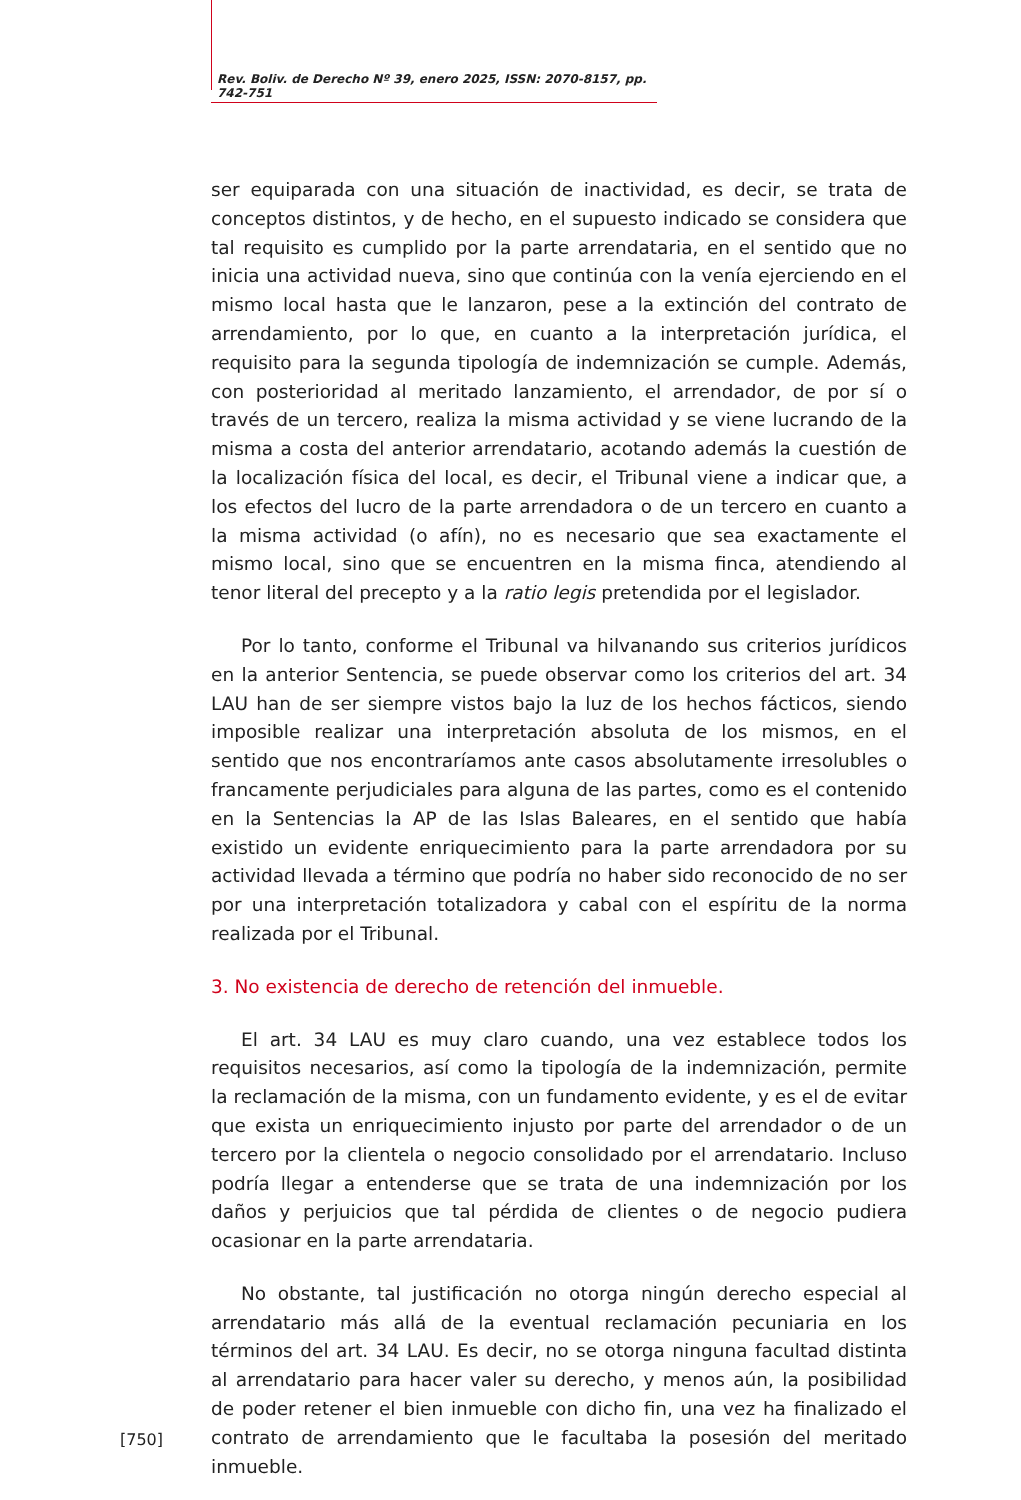Rev. Boliv. de Derecho Nº 39, enero 2025, ISSN: 2070-8157, pp. 742-751
ser equiparada con una situación de inactividad, es decir, se trata de conceptos distintos, y de hecho, en el supuesto indicado se considera que tal requisito es cumplido por la parte arrendataria, en el sentido que no inicia una actividad nueva, sino que continúa con la venía ejerciendo en el mismo local hasta que le lanzaron, pese a la extinción del contrato de arrendamiento, por lo que, en cuanto a la interpretación jurídica, el requisito para la segunda tipología de indemnización se cumple. Además, con posterioridad al meritado lanzamiento, el arrendador, de por sí o través de un tercero, realiza la misma actividad y se viene lucrando de la misma a costa del anterior arrendatario, acotando además la cuestión de la localización física del local, es decir, el Tribunal viene a indicar que, a los efectos del lucro de la parte arrendadora o de un tercero en cuanto a la misma actividad (o afín), no es necesario que sea exactamente el mismo local, sino que se encuentren en la misma finca, atendiendo al tenor literal del precepto y a la ratio legis pretendida por el legislador.
Por lo tanto, conforme el Tribunal va hilvanando sus criterios jurídicos en la anterior Sentencia, se puede observar como los criterios del art. 34 LAU han de ser siempre vistos bajo la luz de los hechos fácticos, siendo imposible realizar una interpretación absoluta de los mismos, en el sentido que nos encontraríamos ante casos absolutamente irresolubles o francamente perjudiciales para alguna de las partes, como es el contenido en la Sentencias la AP de las Islas Baleares, en el sentido que había existido un evidente enriquecimiento para la parte arrendadora por su actividad llevada a término que podría no haber sido reconocido de no ser por una interpretación totalizadora y cabal con el espíritu de la norma realizada por el Tribunal.
3. No existencia de derecho de retención del inmueble.
El art. 34 LAU es muy claro cuando, una vez establece todos los requisitos necesarios, así como la tipología de la indemnización, permite la reclamación de la misma, con un fundamento evidente, y es el de evitar que exista un enriquecimiento injusto por parte del arrendador o de un tercero por la clientela o negocio consolidado por el arrendatario. Incluso podría llegar a entenderse que se trata de una indemnización por los daños y perjuicios que tal pérdida de clientes o de negocio pudiera ocasionar en la parte arrendataria.
No obstante, tal justificación no otorga ningún derecho especial al arrendatario más allá de la eventual reclamación pecuniaria en los términos del art. 34 LAU. Es decir, no se otorga ninguna facultad distinta al arrendatario para hacer valer su derecho, y menos aún, la posibilidad de poder retener el bien inmueble con dicho fin, una vez ha finalizado el contrato de arrendamiento que le facultaba la posesión del meritado inmueble.
[750]